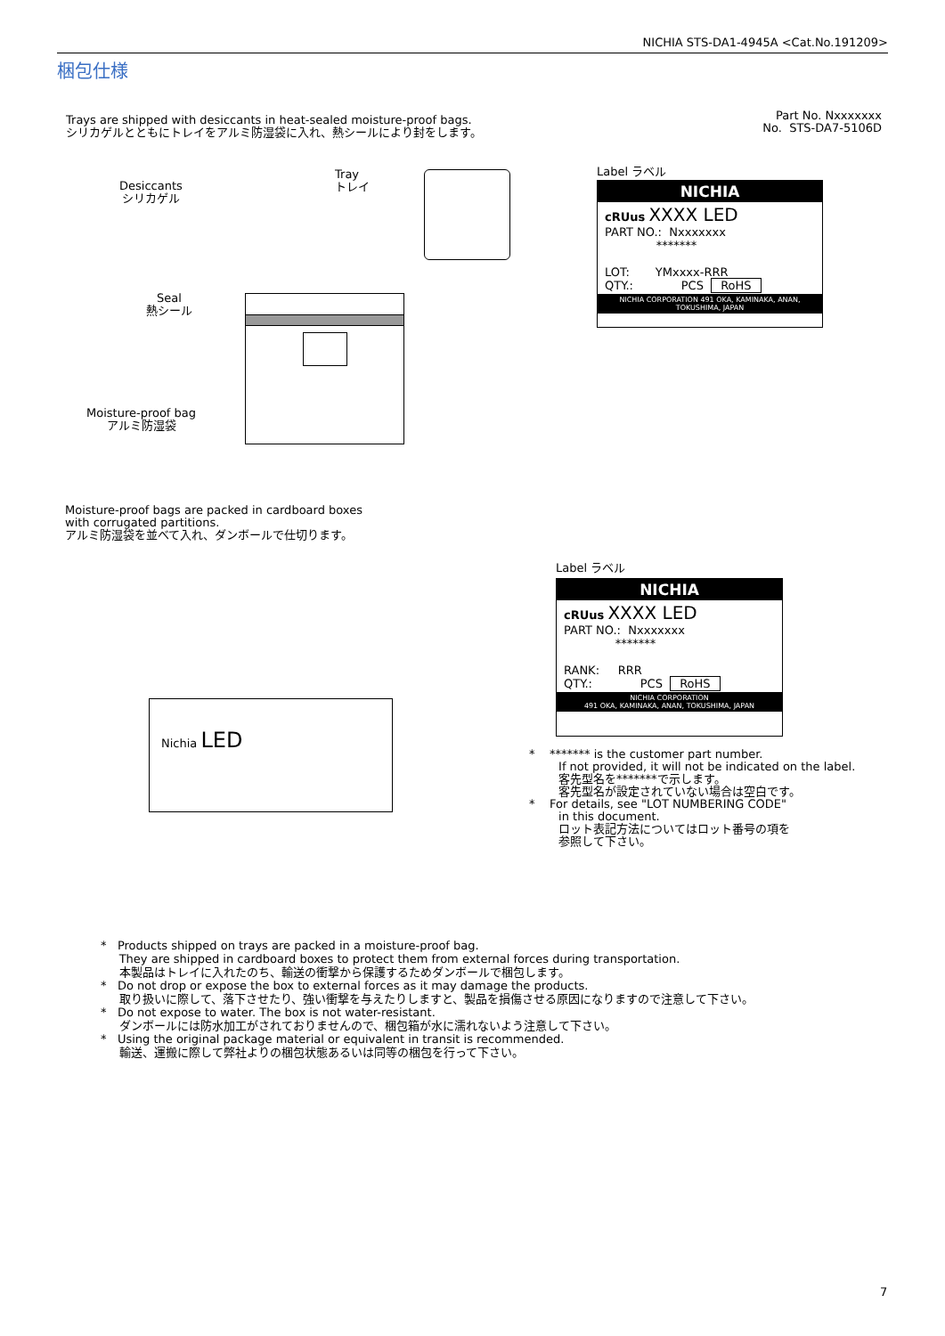NICHIA STS-DA1-4945A <Cat.No.191209>
梱包仕様
Trays are shipped with desiccants in heat-sealed moisture-proof bags.
シリカゲルとともにトレイをアルミ防湿袋に入れ、熱シールにより封をします。
Part No. Nxxxxxxx
No. STS-DA7-5106D
Desiccants
シリカゲル
Tray
トレイ
Seal
熱シール
Moisture-proof bag
アルミ防湿袋
Label ラベル
NICHIA
cRUus XXXX LED
PART NO.: Nxxxxxxx
*******
LOT: YMxxxx-RRR
QTY.: PCS RoHS
NICHIA CORPORATION 491 OKA, KAMINAKA, ANAN, TOKUSHIMA, JAPAN
Moisture-proof bags are packed in cardboard boxes
with corrugated partitions.
アルミ防湿袋を並べて入れ、ダンボールで仕切ります。
Nichia LED
Label ラベル
NICHIA
cRUus XXXX LED
PART NO.: Nxxxxxxx
*******
RANK: RRR
QTY.: PCS RoHS
NICHIA CORPORATION
491 OKA, KAMINAKA, ANAN, TOKUSHIMA, JAPAN
* ******* is the customer part number.
If not provided, it will not be indicated on the label.
客先型名を*******で示します。
客先型名が設定されていない場合は空白です。
* For details, see "LOT NUMBERING CODE"
in this document.
ロット表記方法についてはロット番号の項を
参照して下さい。
* Products shipped on trays are packed in a moisture-proof bag.
They are shipped in cardboard boxes to protect them from external forces during transportation.
本製品はトレイに入れたのち、輸送の衝撃から保護するためダンボールで梱包します。
* Do not drop or expose the box to external forces as it may damage the products.
取り扱いに際して、落下させたり、強い衝撃を与えたりしますと、製品を損傷させる原因になりますので注意して下さい。
* Do not expose to water. The box is not water-resistant.
ダンボールには防水加工がされておりませんので、梱包箱が水に濡れないよう注意して下さい。
* Using the original package material or equivalent in transit is recommended.
輸送、運搬に際して弊社よりの梱包状態あるいは同等の梱包を行って下さい。
7